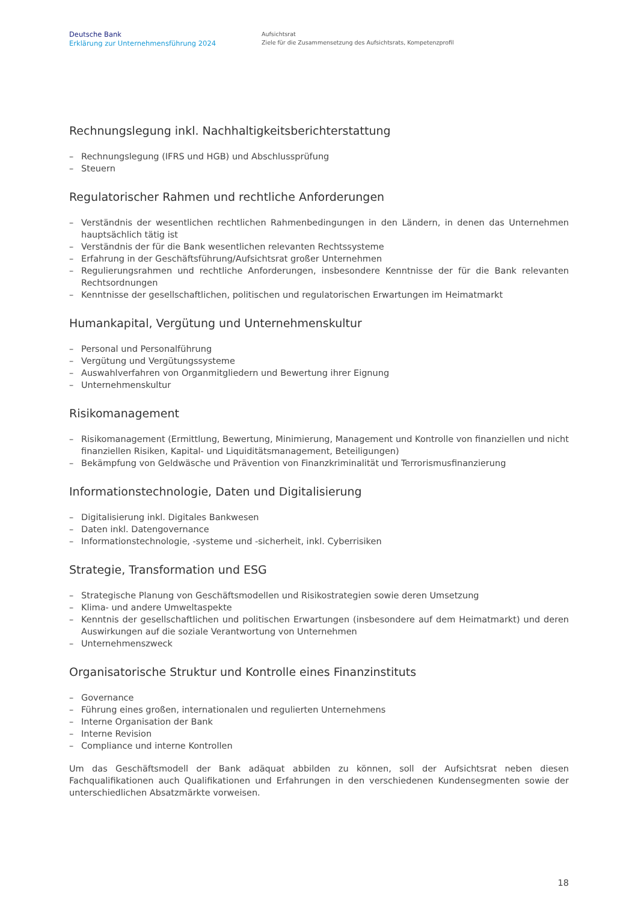Deutsche Bank
Erklärung zur Unternehmensführung 2024
Aufsichtsrat
Ziele für die Zusammensetzung des Aufsichtsrats, Kompetenzprofil
Rechnungslegung inkl. Nachhaltigkeitsberichterstattung
– Rechnungslegung (IFRS und HGB) und Abschlussprüfung
– Steuern
Regulatorischer Rahmen und rechtliche Anforderungen
– Verständnis der wesentlichen rechtlichen Rahmenbedingungen in den Ländern, in denen das Unternehmen hauptsächlich tätig ist
– Verständnis der für die Bank wesentlichen relevanten Rechtssysteme
– Erfahrung in der Geschäftsführung/Aufsichtsrat großer Unternehmen
– Regulierungsrahmen und rechtliche Anforderungen, insbesondere Kenntnisse der für die Bank relevanten Rechtsordnungen
– Kenntnisse der gesellschaftlichen, politischen und regulatorischen Erwartungen im Heimatmarkt
Humankapital, Vergütung und Unternehmenskultur
– Personal und Personalführung
– Vergütung und Vergütungssysteme
– Auswahlverfahren von Organmitgliedern und Bewertung ihrer Eignung
– Unternehmenskultur
Risikomanagement
– Risikomanagement (Ermittlung, Bewertung, Minimierung, Management und Kontrolle von finanziellen und nicht finanziellen Risiken, Kapital- und Liquiditätsmanagement, Beteiligungen)
– Bekämpfung von Geldwäsche und Prävention von Finanzkriminalität und Terrorismusfinanzierung
Informationstechnologie, Daten und Digitalisierung
– Digitalisierung inkl. Digitales Bankwesen
– Daten inkl. Datengovernance
– Informationstechnologie, -systeme und -sicherheit, inkl. Cyberrisiken
Strategie, Transformation und ESG
– Strategische Planung von Geschäftsmodellen und Risikostrategien sowie deren Umsetzung
– Klima- und andere Umweltaspekte
– Kenntnis der gesellschaftlichen und politischen Erwartungen (insbesondere auf dem Heimatmarkt) und deren Auswirkungen auf die soziale Verantwortung von Unternehmen
– Unternehmenszweck
Organisatorische Struktur und Kontrolle eines Finanzinstituts
– Governance
– Führung eines großen, internationalen und regulierten Unternehmens
– Interne Organisation der Bank
– Interne Revision
– Compliance und interne Kontrollen
Um das Geschäftsmodell der Bank adäquat abbilden zu können, soll der Aufsichtsrat neben diesen Fachqualifikationen auch Qualifikationen und Erfahrungen in den verschiedenen Kundensegmenten sowie der unterschiedlichen Absatzmärkte vorweisen.
18